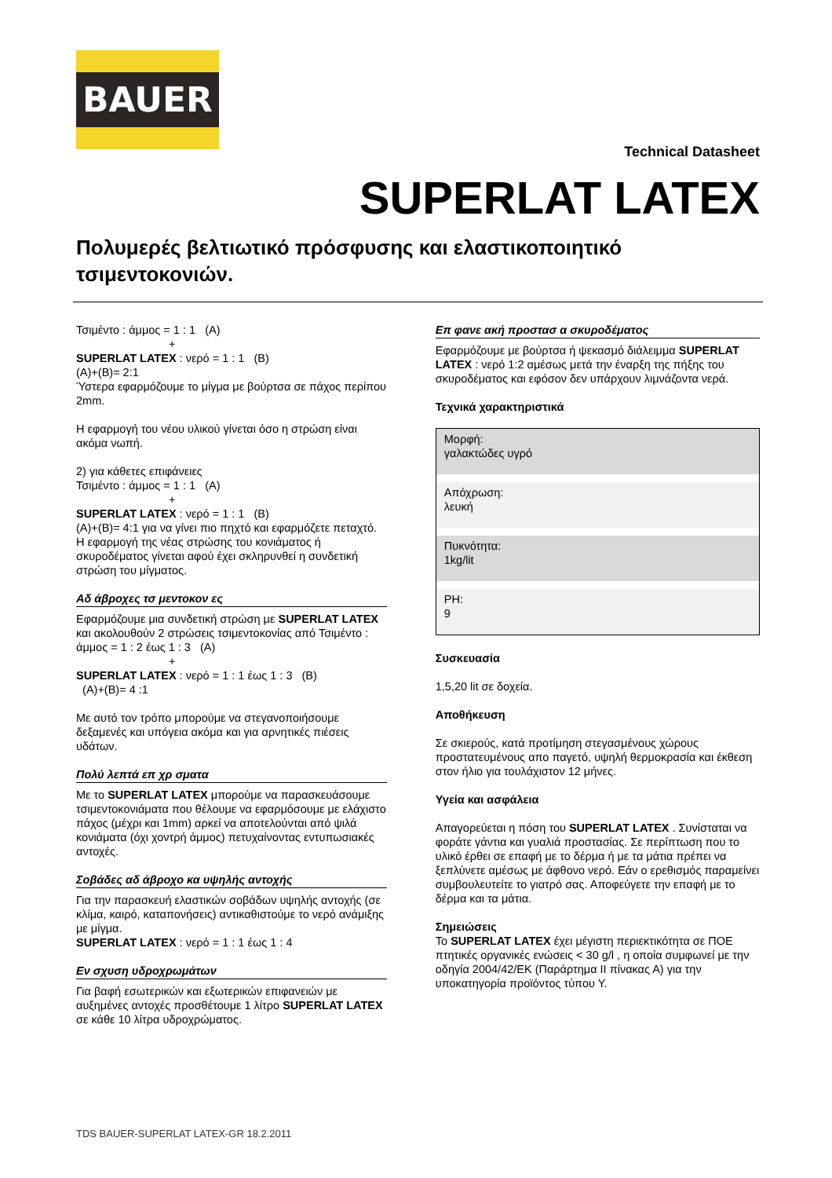BAUER
Technical Datasheet
SUPERLAT LATEX
Πολυμερές βελτιωτικό πρόσφυσης και ελαστικοποιητικό τσιμεντοκονιών.
Τσιμέντο : άμμος = 1 : 1 (A)
+
SUPERLAT LATEX : νερό = 1 : 1 (B)
(A)+(B)= 2:1
Ύστερα εφαρμόζουμε το μίγμα με βούρτσα σε πάχος περίπου 2mm.
Η εφαρμογή του νέου υλικού γίνεται όσο η στρώση είναι ακόμα νωπή.
2) για κάθετες επιφάνειες
Τσιμέντο : άμμος = 1 : 1 (A)
+
SUPERLAT LATEX : νερό = 1 : 1 (B)
(A)+(B)= 4:1 για να γίνει πιο πηχτό και εφαρμόζετε πεταχτό.
Η εφαρμογή της νέας στρώσης του κονιάματος ή σκυροδέματος γίνεται αφού έχει σκληρυνθεί η συνδετική στρώση του μίγματος.
Αδ άβροχες τσ μεντοκον ες
Εφαρμόζουμε μια συνδετική στρώση με SUPERLAT LATEX και ακολουθούν 2 στρώσεις τσιμεντοκονίας από Τσιμέντο : άμμος = 1 : 2 έως 1 : 3 (A)
+
SUPERLAT LATEX : νερό = 1 : 1 έως 1 : 3 (B)
(A)+(B)= 4 :1
Με αυτό τον τρόπο μπορούμε να στεγανοποιήσουμε δεξαμενές και υπόγεια ακόμα και για αρνητικές πιέσεις υδάτων.
Πολύ λεπτά επ χρ σματα
Με το SUPERLAT LATEX μπορούμε να παρασκευάσουμε τσιμεντοκονιάματα που θέλουμε να εφαρμόσουμε με ελάχιστο πάχος (μέχρι και 1mm) αρκεί να αποτελούνται από ψιλά κονιάματα (όχι χοντρή άμμος) πετυχαίνοντας εντυπωσιακές αντοχές.
Σοβάδες αδ άβροχο κα υψηλής αντοχής
Για την παρασκευή ελαστικών σοβάδων υψηλής αντοχής (σε κλίμα, καιρό, καταπονήσεις) αντικαθιστούμε το νερό ανάμιξης με μίγμα.
SUPERLAT LATEX : νερό = 1 : 1 έως 1 : 4
Εν σχυση υδροχρωμάτων
Για βαφή εσωτερικών και εξωτερικών επιφανειών με αυξημένες αντοχές προσθέτουμε 1 λίτρο SUPERLAT LATEX σε κάθε 10 λίτρα υδροχρώματος.
Επ φανε ακή προστασ α σκυροδέματος
Εφαρμόζουμε με βούρτσα ή ψεκασμό διάλειμμα SUPERLAT LATEX : νερό 1:2 αμέσως μετά την έναρξη της πήξης του σκυροδέματος και εφόσον δεν υπάρχουν λιμνάζοντα νερά.
Τεχνικά χαρακτηριστικά
| Μορφή: γαλακτώδες υγρό |
| Απόχρωση: λευκή |
| Πυκνότητα: 1kg/lit |
| PH: 9 |
Συσκευασία
1,5,20 lit σε δοχεία.
Αποθήκευση
Σε σκιερούς, κατά προτίμηση στεγασμένους χώρους προστατευμένους απο παγετό, υψηλή θερμοκρασία και έκθεση στον ήλιο για τουλάχιστον 12 μήνες.
Υγεία και ασφάλεια
Απαγορεύεται η πόση του SUPERLAT LATEX . Συνίσταται να φοράτε γάντια και γυαλιά προστασίας. Σε περίπτωση που το υλικό έρθει σε επαφή με το δέρμα ή με τα μάτια πρέπει να ξεπλύνετε αμέσως με άφθονο νερό. Εάν ο ερεθισμός παραμείνει συμβουλευτείτε το γιατρό σας. Αποφεύγετε την επαφή με το δέρμα και τα μάτια.
Σημειώσεις
Το SUPERLAT LATEX έχει μέγιστη περιεκτικότητα σε ΠΟΕ πτητικές οργανικές ενώσεις < 30 g/l , η οποία συμφωνεί με την οδηγία 2004/42/ΕΚ (Παράρτημα ΙΙ πίνακας Α) για την υποκατηγορία προϊόντος τύπου Υ.
TDS BAUER-SUPERLAT LATEX-GR 18.2.2011